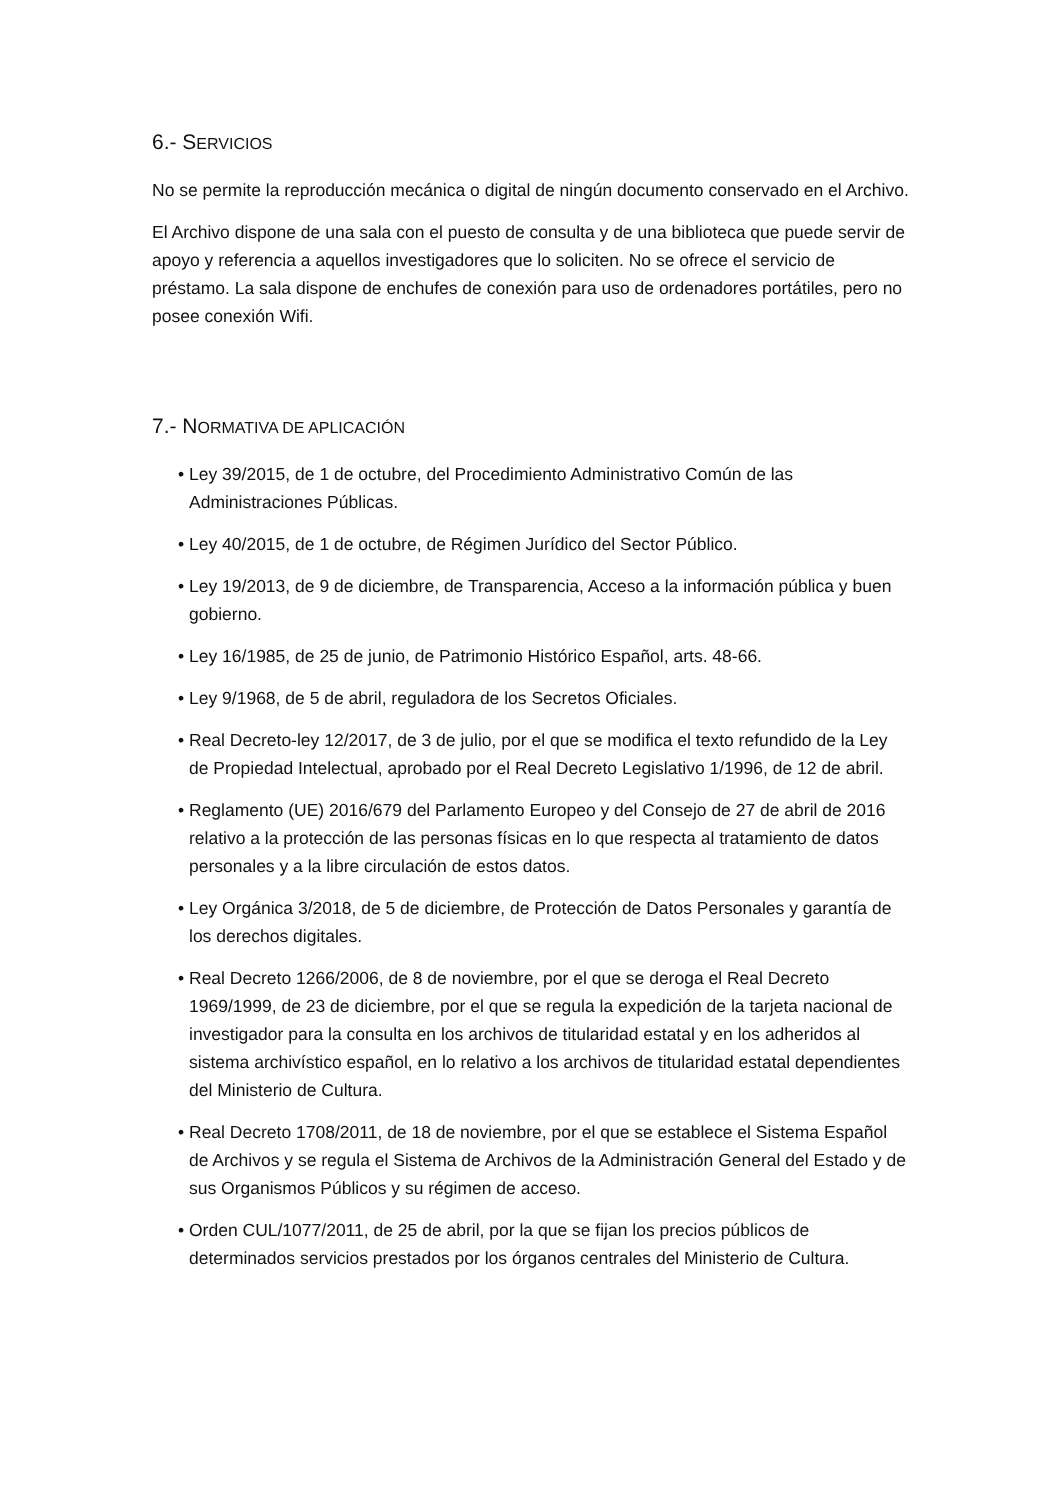6.- SERVICIOS
No se permite la reproducción mecánica o digital de ningún documento conservado en el Archivo.
El Archivo dispone de una sala con el puesto de consulta y de una biblioteca que puede servir de apoyo y referencia a aquellos investigadores que lo soliciten. No se ofrece el servicio de préstamo. La sala dispone de enchufes de conexión para uso de ordenadores portátiles, pero no posee conexión Wifi.
7.- NORMATIVA DE APLICACIÓN
• Ley 39/2015, de 1 de octubre, del Procedimiento Administrativo Común de las Administraciones Públicas.
• Ley 40/2015, de 1 de octubre, de Régimen Jurídico del Sector Público.
• Ley 19/2013, de 9 de diciembre, de Transparencia, Acceso a la información pública y buen gobierno.
• Ley 16/1985, de 25 de junio, de Patrimonio Histórico Español, arts. 48-66.
• Ley 9/1968, de 5 de abril, reguladora de los Secretos Oficiales.
• Real Decreto-ley 12/2017, de 3 de julio, por el que se modifica el texto refundido de la Ley de Propiedad Intelectual, aprobado por el Real Decreto Legislativo 1/1996, de 12 de abril.
• Reglamento (UE) 2016/679 del Parlamento Europeo y del Consejo de 27 de abril de 2016 relativo a la protección de las personas físicas en lo que respecta al tratamiento de datos personales y a la libre circulación de estos datos.
• Ley Orgánica 3/2018, de 5 de diciembre, de Protección de Datos Personales y garantía de los derechos digitales.
• Real Decreto 1266/2006, de 8 de noviembre, por el que se deroga el Real Decreto 1969/1999, de 23 de diciembre, por el que se regula la expedición de la tarjeta nacional de investigador para la consulta en los archivos de titularidad estatal y en los adheridos al sistema archivístico español, en lo relativo a los archivos de titularidad estatal dependientes del Ministerio de Cultura.
• Real Decreto 1708/2011, de 18 de noviembre, por el que se establece el Sistema Español de Archivos y se regula el Sistema de Archivos de la Administración General del Estado y de sus Organismos Públicos y su régimen de acceso.
• Orden CUL/1077/2011, de 25 de abril, por la que se fijan los precios públicos de determinados servicios prestados por los órganos centrales del Ministerio de Cultura.